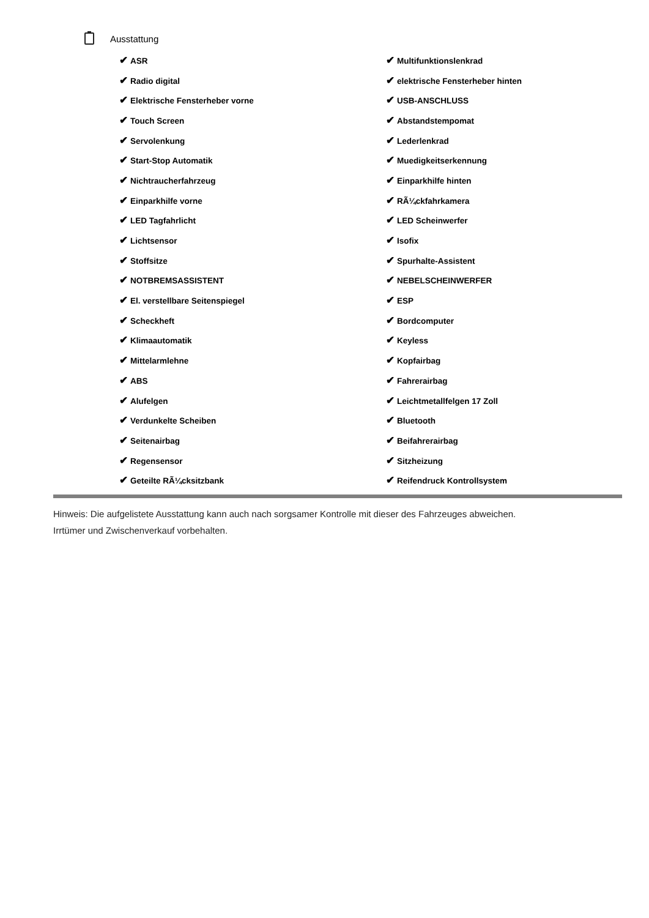Ausstattung
| ✔ ASR | ✔ Multifunktionslenkrad |
| ✔ Radio digital | ✔ elektrische Fensterheber hinten |
| ✔ Elektrische Fensterheber vorne | ✔ USB-ANSCHLUSS |
| ✔ Touch Screen | ✔ Abstandstempomat |
| ✔ Servolenkung | ✔ Lederlenkrad |
| ✔ Start-Stop Automatik | ✔ Muedigkeitserkennung |
| ✔ Nichtraucherfahrzeug | ✔ Einparkhilfe hinten |
| ✔ Einparkhilfe vorne | ✔ RÃ¼ckfahrkamera |
| ✔ LED Tagfahrlicht | ✔ LED Scheinwerfer |
| ✔ Lichtsensor | ✔ Isofix |
| ✔ Stoffsitze | ✔ Spurhalte-Assistent |
| ✔ NOTBREMSASSISTENT | ✔ NEBELSCHEINWERFER |
| ✔ El. verstellbare Seitenspiegel | ✔ ESP |
| ✔ Scheckheft | ✔ Bordcomputer |
| ✔ Klimaautomatik | ✔ Keyless |
| ✔ Mittelarmlehne | ✔ Kopfairbag |
| ✔ ABS | ✔ Fahrerairbag |
| ✔ Alufelgen | ✔ Leichtmetallfelgen 17 Zoll |
| ✔ Verdunkelte Scheiben | ✔ Bluetooth |
| ✔ Seitenairbag | ✔ Beifahrerairbag |
| ✔ Regensensor | ✔ Sitzheizung |
| ✔ Geteilte RÃ¼cksitzbank | ✔ Reifendruck Kontrollsystem |
Hinweis: Die aufgelistete Ausstattung kann auch nach sorgsamer Kontrolle mit dieser des Fahrzeuges abweichen. Irrtümer und Zwischenverkauf vorbehalten.